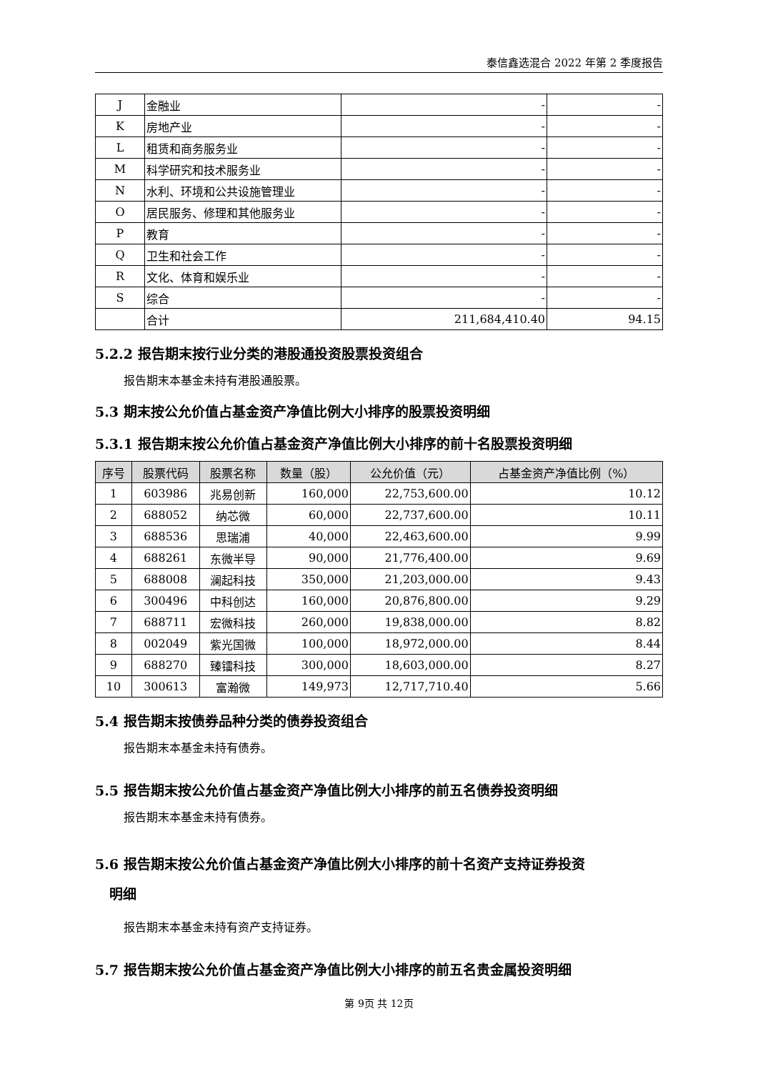泰信鑫选混合 2022 年第 2 季度报告
| J | 金融业 | - | - |
| K | 房地产业 | - | - |
| L | 租赁和商务服务业 | - | - |
| M | 科学研究和技术服务业 | - | - |
| N | 水利、环境和公共设施管理业 | - | - |
| O | 居民服务、修理和其他服务业 | - | - |
| P | 教育 | - | - |
| Q | 卫生和社会工作 | - | - |
| R | 文化、体育和娱乐业 | - | - |
| S | 综合 | - | - |
| | 合计 | 211,684,410.40 | 94.15 |
5.2.2 报告期末按行业分类的港股通投资股票投资组合
报告期末本基金未持有港股通股票。
5.3 期末按公允价值占基金资产净值比例大小排序的股票投资明细
5.3.1 报告期末按公允价值占基金资产净值比例大小排序的前十名股票投资明细
| 序号 | 股票代码 | 股票名称 | 数量（股） | 公允价值（元） | 占基金资产净值比例（%） |
| --- | --- | --- | --- | --- | --- |
| 1 | 603986 | 兆易创新 | 160,000 | 22,753,600.00 | 10.12 |
| 2 | 688052 | 纳芯微 | 60,000 | 22,737,600.00 | 10.11 |
| 3 | 688536 | 思瑞浦 | 40,000 | 22,463,600.00 | 9.99 |
| 4 | 688261 | 东微半导 | 90,000 | 21,776,400.00 | 9.69 |
| 5 | 688008 | 澜起科技 | 350,000 | 21,203,000.00 | 9.43 |
| 6 | 300496 | 中科创达 | 160,000 | 20,876,800.00 | 9.29 |
| 7 | 688711 | 宏微科技 | 260,000 | 19,838,000.00 | 8.82 |
| 8 | 002049 | 紫光国微 | 100,000 | 18,972,000.00 | 8.44 |
| 9 | 688270 | 臻镭科技 | 300,000 | 18,603,000.00 | 8.27 |
| 10 | 300613 | 富瀚微 | 149,973 | 12,717,710.40 | 5.66 |
5.4 报告期末按债券品种分类的债券投资组合
报告期末本基金未持有债券。
5.5 报告期末按公允价值占基金资产净值比例大小排序的前五名债券投资明细
报告期末本基金未持有债券。
5.6 报告期末按公允价值占基金资产净值比例大小排序的前十名资产支持证券投资
明细
报告期末本基金未持有资产支持证券。
5.7 报告期末按公允价值占基金资产净值比例大小排序的前五名贵金属投资明细
第 9页 共 12页